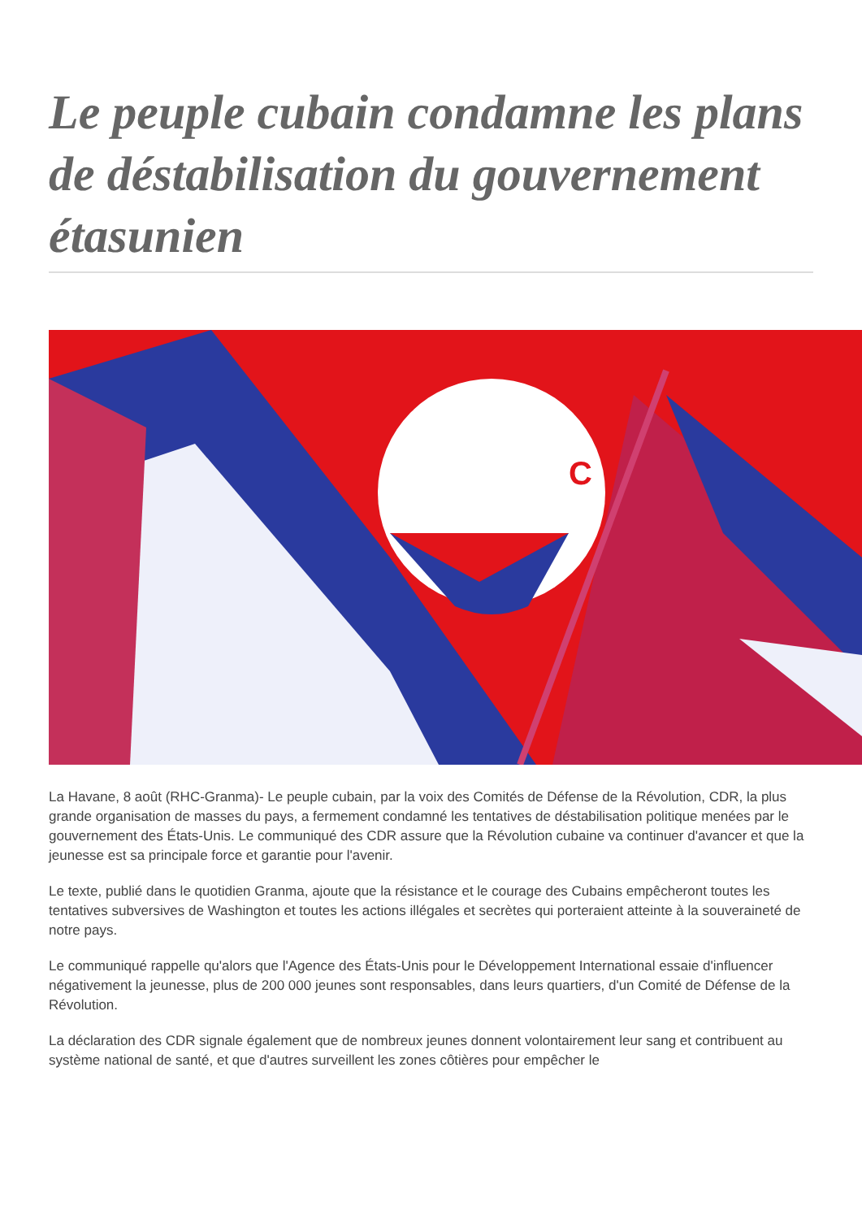Le peuple cubain condamne les plans de déstabilisation du gouvernement étasunien
C
La Havane, 8 août (RHC-Granma)- Le peuple cubain, par la voix des Comités de Défense de la Révolution, CDR, la plus grande organisation de masses du pays, a fermement condamné les tentatives de déstabilisation politique menées par le gouvernement des États-Unis. Le communiqué des CDR assure que la Révolution cubaine va continuer d'avancer et que la jeunesse est sa principale force et garantie pour l'avenir.
Le texte, publié dans le quotidien Granma, ajoute que la résistance et le courage des Cubains empêcheront toutes les tentatives subversives de Washington et toutes les actions illégales et secrètes qui porteraient atteinte à la souveraineté de notre pays.
Le communiqué rappelle qu'alors que l'Agence des États-Unis pour le Développement International essaie d'influencer négativement la jeunesse, plus de 200 000 jeunes sont responsables, dans leurs quartiers, d'un Comité de Défense de la Révolution.
La déclaration des CDR signale également que de nombreux jeunes donnent volontairement leur sang et contribuent au système national de santé, et que d'autres surveillent les zones côtières pour empêcher le